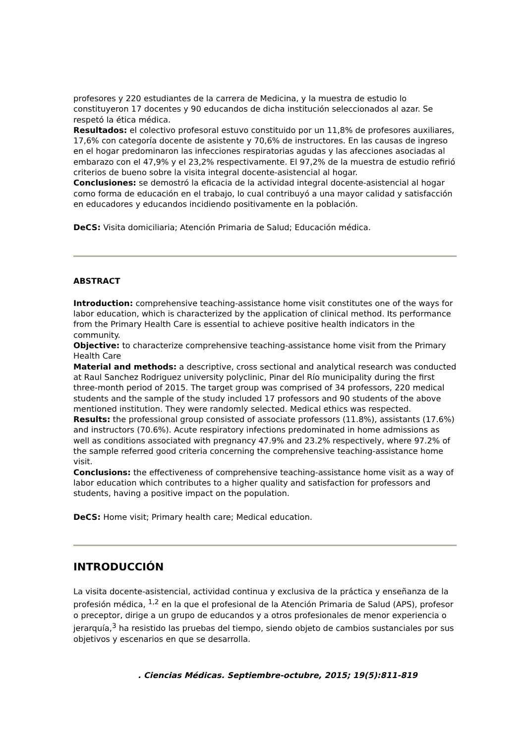profesores y 220 estudiantes de la carrera de Medicina, y la muestra de estudio lo constituyeron 17 docentes y 90 educandos de dicha institución seleccionados al azar. Se respetó la ética médica.
Resultados: el colectivo profesoral estuvo constituido por un 11,8% de profesores auxiliares, 17,6% con categoría docente de asistente y 70,6% de instructores. En las causas de ingreso en el hogar predominaron las infecciones respiratorias agudas y las afecciones asociadas al embarazo con el 47,9% y el 23,2% respectivamente. El 97,2% de la muestra de estudio refirió criterios de bueno sobre la visita integral docente-asistencial al hogar.
Conclusiones: se demostró la eficacia de la actividad integral docente-asistencial al hogar como forma de educación en el trabajo, lo cual contribuyó a una mayor calidad y satisfacción en educadores y educandos incidiendo positivamente en la población.
DeCS: Visita domiciliaria; Atención Primaria de Salud; Educación médica.
ABSTRACT
Introduction: comprehensive teaching-assistance home visit constitutes one of the ways for labor education, which is characterized by the application of clinical method. Its performance from the Primary Health Care is essential to achieve positive health indicators in the community.
Objective: to characterize comprehensive teaching-assistance home visit from the Primary Health Care
Material and methods: a descriptive, cross sectional and analytical research was conducted at Raul Sanchez Rodriguez university polyclinic, Pinar del Río municipality during the first three-month period of 2015. The target group was comprised of 34 professors, 220 medical students and the sample of the study included 17 professors and 90 students of the above mentioned institution. They were randomly selected. Medical ethics was respected.
Results: the professional group consisted of associate professors (11.8%), assistants (17.6%) and instructors (70.6%). Acute respiratory infections predominated in home admissions as well as conditions associated with pregnancy 47.9% and 23.2% respectively, where 97.2% of the sample referred good criteria concerning the comprehensive teaching-assistance home visit.
Conclusions: the effectiveness of comprehensive teaching-assistance home visit as a way of labor education which contributes to a higher quality and satisfaction for professors and students, having a positive impact on the population.
DeCS: Home visit; Primary health care; Medical education.
INTRODUCCIÓN
La visita docente-asistencial, actividad continua y exclusiva de la práctica y enseñanza de la profesión médica, <sup>1,2</sup> en la que el profesional de la Atención Primaria de Salud (APS), profesor o preceptor, dirige a un grupo de educandos y a otros profesionales de menor experiencia o jerarquía,<sup>3</sup> ha resistido las pruebas del tiempo, siendo objeto de cambios sustanciales por sus objetivos y escenarios en que se desarrolla.
. Ciencias Médicas. Septiembre-octubre, 2015; 19(5):811-819